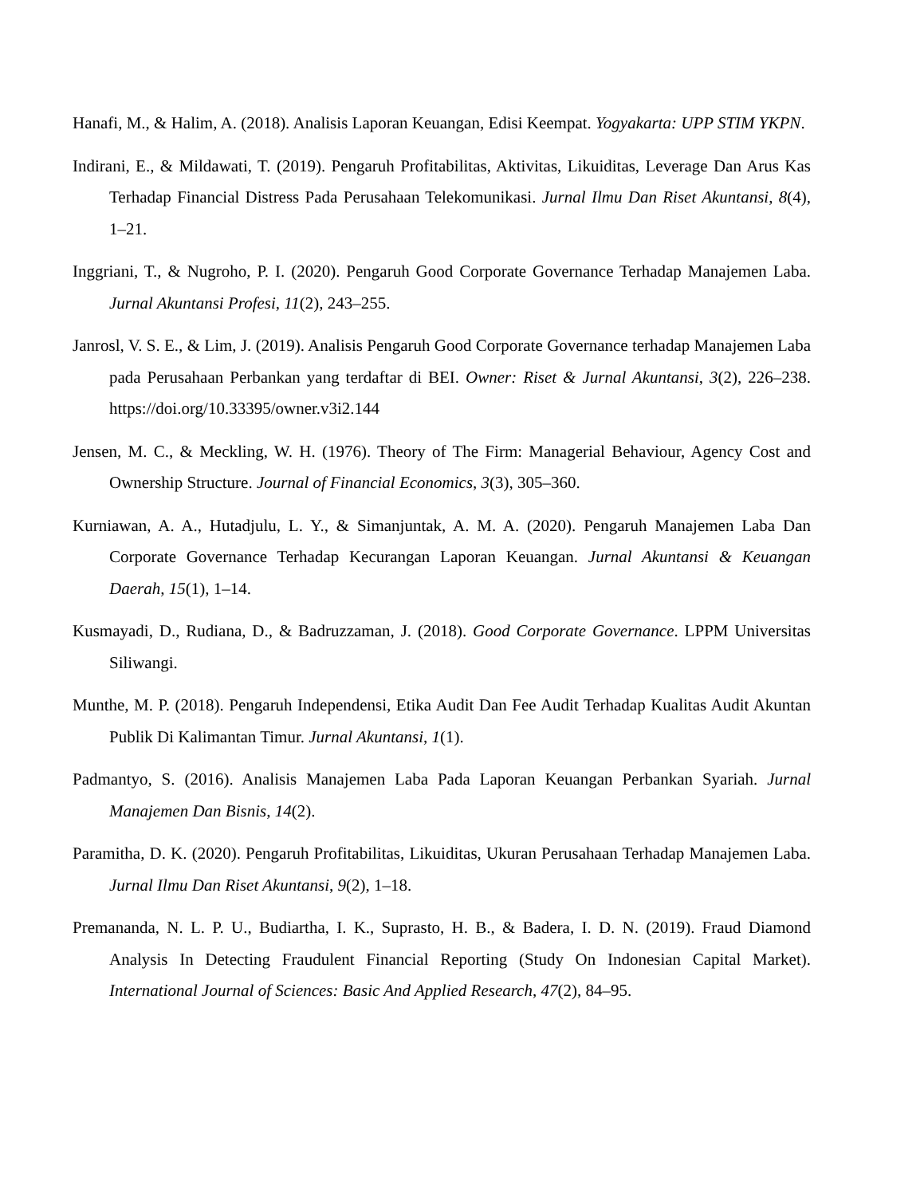Hanafi, M., & Halim, A. (2018). Analisis Laporan Keuangan, Edisi Keempat. Yogyakarta: UPP STIM YKPN.
Indirani, E., & Mildawati, T. (2019). Pengaruh Profitabilitas, Aktivitas, Likuiditas, Leverage Dan Arus Kas Terhadap Financial Distress Pada Perusahaan Telekomunikasi. Jurnal Ilmu Dan Riset Akuntansi, 8(4), 1–21.
Inggriani, T., & Nugroho, P. I. (2020). Pengaruh Good Corporate Governance Terhadap Manajemen Laba. Jurnal Akuntansi Profesi, 11(2), 243–255.
Janrosl, V. S. E., & Lim, J. (2019). Analisis Pengaruh Good Corporate Governance terhadap Manajemen Laba pada Perusahaan Perbankan yang terdaftar di BEI. Owner: Riset & Jurnal Akuntansi, 3(2), 226–238. https://doi.org/10.33395/owner.v3i2.144
Jensen, M. C., & Meckling, W. H. (1976). Theory of The Firm: Managerial Behaviour, Agency Cost and Ownership Structure. Journal of Financial Economics, 3(3), 305–360.
Kurniawan, A. A., Hutadjulu, L. Y., & Simanjuntak, A. M. A. (2020). Pengaruh Manajemen Laba Dan Corporate Governance Terhadap Kecurangan Laporan Keuangan. Jurnal Akuntansi & Keuangan Daerah, 15(1), 1–14.
Kusmayadi, D., Rudiana, D., & Badruzzaman, J. (2018). Good Corporate Governance. LPPM Universitas Siliwangi.
Munthe, M. P. (2018). Pengaruh Independensi, Etika Audit Dan Fee Audit Terhadap Kualitas Audit Akuntan Publik Di Kalimantan Timur. Jurnal Akuntansi, 1(1).
Padmantyo, S. (2016). Analisis Manajemen Laba Pada Laporan Keuangan Perbankan Syariah. Jurnal Manajemen Dan Bisnis, 14(2).
Paramitha, D. K. (2020). Pengaruh Profitabilitas, Likuiditas, Ukuran Perusahaan Terhadap Manajemen Laba. Jurnal Ilmu Dan Riset Akuntansi, 9(2), 1–18.
Premananda, N. L. P. U., Budiartha, I. K., Suprasto, H. B., & Badera, I. D. N. (2019). Fraud Diamond Analysis In Detecting Fraudulent Financial Reporting (Study On Indonesian Capital Market). International Journal of Sciences: Basic And Applied Research, 47(2), 84–95.